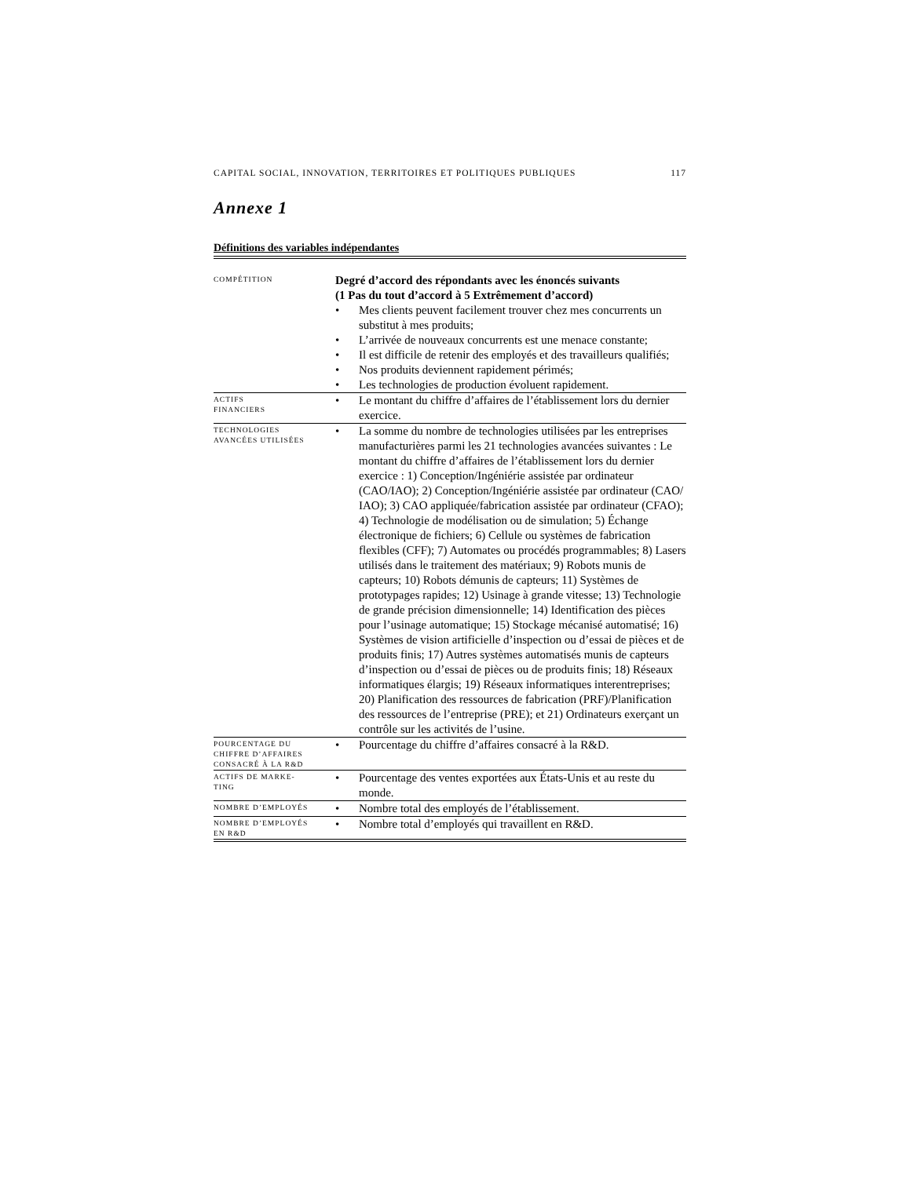CAPITAL SOCIAL, INNOVATION, TERRITOIRES ET POLITIQUES PUBLIQUES 117
Annexe 1
Définitions des variables indépendantes
| COMPÉTITION | Degré d’accord des répondants avec les énoncés suivants (1 Pas du tout d’accord à 5 Extrêmement d’accord) / • / Mes clients peuvent facilement trouver chez mes concurrents un substitut à mes produits; / / • / L’arrivée de nouveaux concurrents est une menace constante; / / • / Il est difficile de retenir des employés et des travailleurs qualifiés; / / • / Nos produits deviennent rapidement périmés; / / • / Les technologies de production évoluent rapidement. / | |
| ACTIFS FINANCIERS | • | Le montant du chiffre d’affaires de l’établissement lors du dernier exercice. |
| TECHNOLOGIES AVANCÉES UTILISÉES | • | La somme du nombre de technologies utilisées par les entreprises manufacturières parmi les 21 technologies avancées suivantes : Le montant du chiffre d’affaires de l’établissement lors du dernier exercice : 1) Conception/Ingéniérie assistée par ordinateur (CAO/IAO); 2) Conception/Ingéniérie assistée par ordinateur (CAO/ IAO); 3) CAO appliquée/fabrication assistée par ordinateur (CFAO); 4) Technologie de modélisation ou de simulation; 5) Échange électronique de fichiers; 6) Cellule ou systèmes de fabrication flexibles (CFF); 7) Automates ou procédés programmables; 8) Lasers utilisés dans le traitement des matériaux; 9) Robots munis de capteurs; 10) Robots démunis de capteurs; 11) Systèmes de prototypages rapides; 12) Usinage à grande vitesse; 13) Technologie de grande précision dimensionnelle; 14) Identification des pièces pour l’usinage automatique; 15) Stockage mécanisé automatisé; 16) Systèmes de vision artificielle d’inspection ou d’essai de pièces et de produits finis; 17) Autres systèmes automatisés munis de capteurs d’inspection ou d’essai de pièces ou de produits finis; 18) Réseaux informatiques élargis; 19) Réseaux informatiques interentreprises; 20) Planification des ressources de fabrication (PRF)/Planification des ressources de l’entreprise (PRE); et 21) Ordinateurs exerçant un contrôle sur les activités de l’usine. |
| POURCENTAGE DU CHIFFRE D’AFFAIRES CONSACRÉ À LA R&D | • | Pourcentage du chiffre d’affaires consacré à la R&D. |
| ACTIFS DE MARKE- TING | • | Pourcentage des ventes exportées aux États-Unis et au reste du monde. |
| NOMBRE D’EMPLOYÉS | • | Nombre total des employés de l’établissement. |
| NOMBRE D’EMPLOYÉS EN R&D | • | Nombre total d’employés qui travaillent en R&D. |